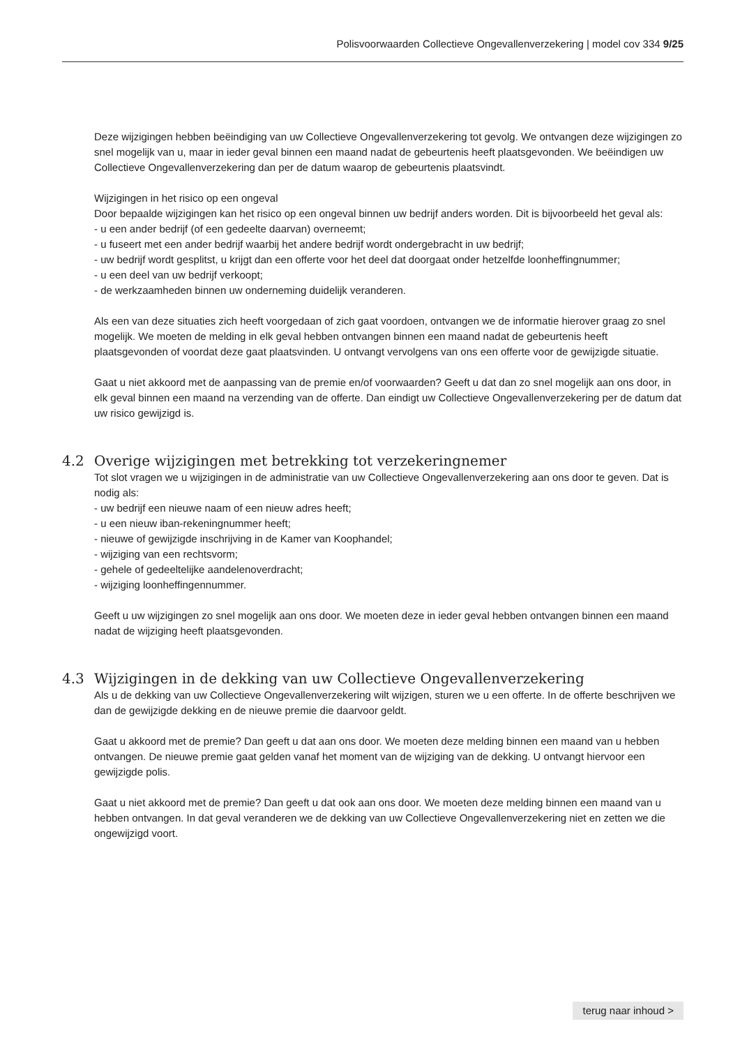Polisvoorwaarden Collectieve Ongevallenverzekering | model cov 334 9/25
Deze wijzigingen hebben beëindiging van uw Collectieve Ongevallenverzekering tot gevolg. We ontvangen deze wijzigingen zo snel mogelijk van u, maar in ieder geval binnen een maand nadat de gebeurtenis heeft plaats­gevonden. We beëindigen uw Collectieve Ongevallenverzekering dan per de datum waarop de gebeurtenis plaatsvindt.
Wijzigingen in het risico op een ongeval
Door bepaalde wijzigingen kan het risico op een ongeval binnen uw bedrijf anders worden. Dit is bijvoorbeeld het geval als:
- u een ander bedrijf (of een gedeelte daarvan) overneemt;
- u fuseert met een ander bedrijf waarbij het andere bedrijf wordt ondergebracht in uw bedrijf;
- uw bedrijf wordt gesplitst, u krijgt dan een offerte voor het deel dat doorgaat onder hetzelfde loonheffingnummer;
- u een deel van uw bedrijf verkoopt;
- de werkzaamheden binnen uw onderneming duidelijk veranderen.
Als een van deze situaties zich heeft voorgedaan of zich gaat voordoen, ontvangen we de informatie hierover graag zo snel mogelijk. We moeten de melding in elk geval hebben ontvangen binnen een maand nadat de gebeurtenis heeft plaatsgevonden of voordat deze gaat plaatsvinden. U ontvangt vervolgens van ons een offerte voor de gewijzigde situatie.
Gaat u niet akkoord met de aanpassing van de premie en/of voorwaarden? Geeft u dat dan zo snel mogelijk aan ons door, in elk geval binnen een maand na verzending van de offerte. Dan eindigt uw Collectieve Ongevallen­verzekering per de datum dat uw risico gewijzigd is.
4.2 Overige wijzigingen met betrekking tot verzekeringnemer
Tot slot vragen we u wijzigingen in de administratie van uw Collectieve Ongevallenverzekering aan ons door te geven. Dat is nodig als:
- uw bedrijf een nieuwe naam of een nieuw adres heeft;
- u een nieuw iban-rekeningnummer heeft;
- nieuwe of gewijzigde inschrijving in de Kamer van Koophandel;
- wijziging van een rechtsvorm;
- gehele of gedeeltelijke aandelenoverdracht;
- wijziging loonheffingennummer.
Geeft u uw wijzigingen zo snel mogelijk aan ons door. We moeten deze in ieder geval hebben ontvangen binnen een maand nadat de wijziging heeft plaatsgevonden.
4.3 Wijzigingen in de dekking van uw Collectieve Ongevallenverzekering
Als u de dekking van uw Collectieve Ongevallenverzekering wilt wijzigen, sturen we u een offerte. In de offerte beschrijven we dan de gewijzigde dekking en de nieuwe premie die daarvoor geldt.
Gaat u akkoord met de premie? Dan geeft u dat aan ons door. We moeten deze melding binnen een maand van u hebben ontvangen. De nieuwe premie gaat gelden vanaf het moment van de wijziging van de dekking. U ontvangt hiervoor een gewijzigde polis.
Gaat u niet akkoord met de premie? Dan geeft u dat ook aan ons door. We moeten deze melding binnen een maand van u hebben ontvangen. In dat geval veranderen we de dekking van uw Collectieve Ongevallen­verzekering niet en zetten we die ongewijzigd voort.
terug naar inhoud >